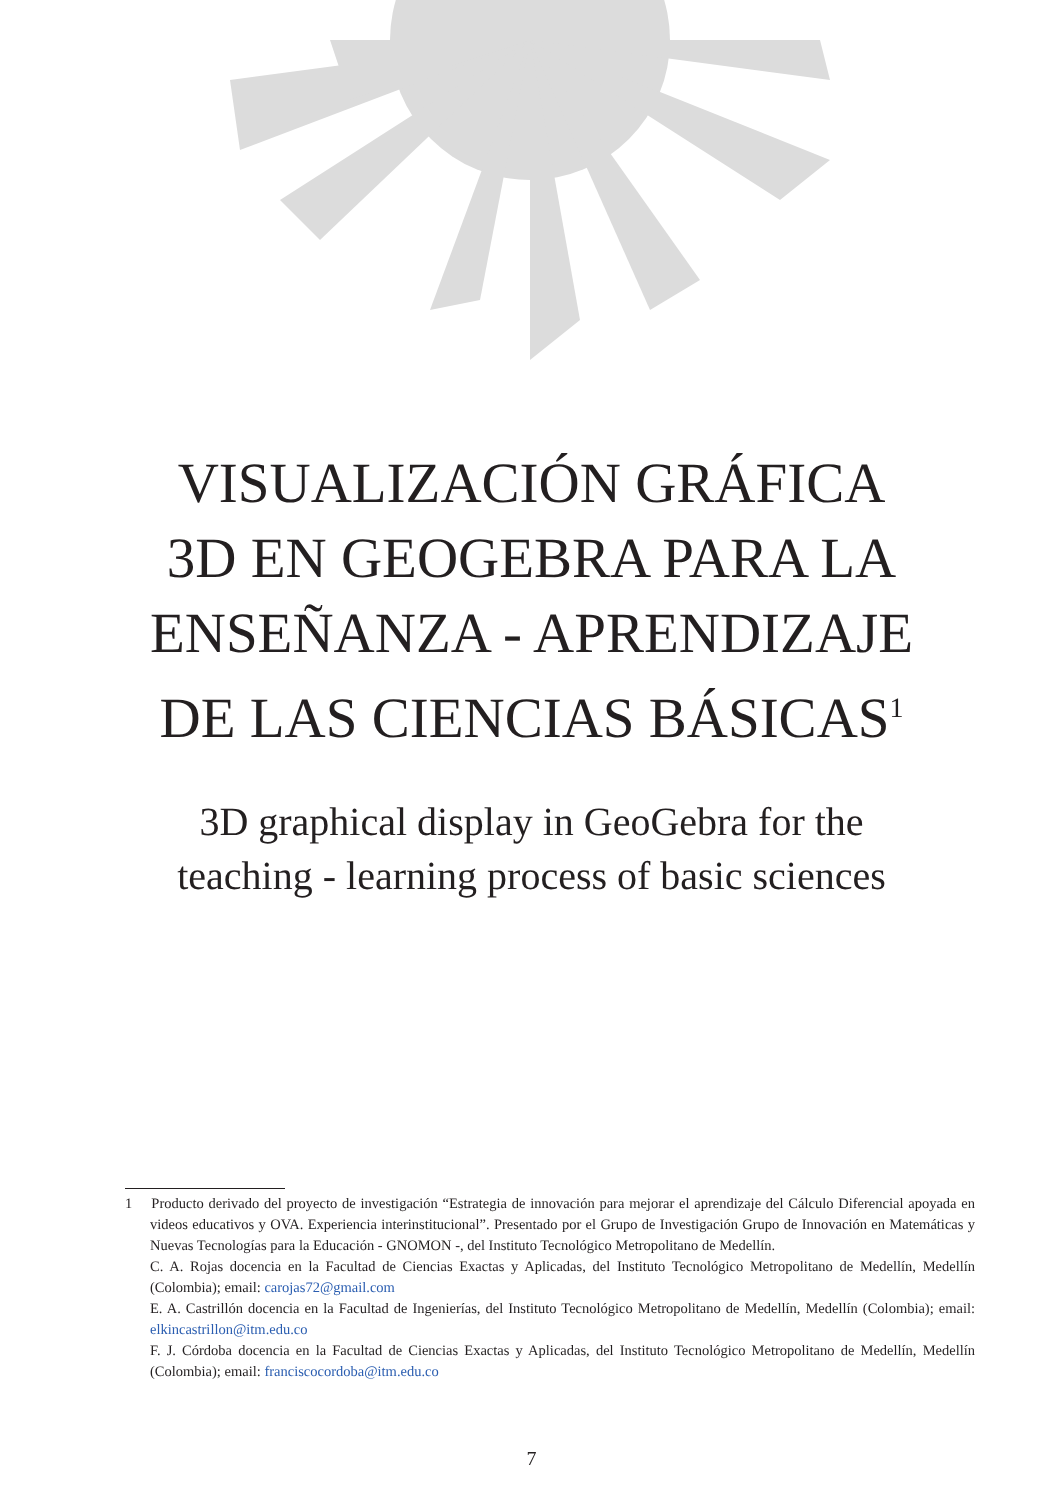VISUALIZACIÓN GRÁFICA
3D EN GEOGEBRA PARA LA
ENSEÑANZA - APRENDIZAJE
DE LAS CIENCIAS BÁSICAS<sup>1</sup>
3D graphical display in GeoGebra for the
teaching - learning process of basic sciences
1 Producto derivado del proyecto de investigación “Estrategia de innovación para mejorar el aprendizaje del Cálculo Diferencial apoyada en videos educativos y OVA. Experiencia interinstitucional”. Presentado por el Grupo de Investigación Grupo de Innovación en Matemáticas y Nuevas Tecnologías para la Educación - GNOMON -, del Instituto Tecnológico Metropolitano de Medellín.
C. A. Rojas docencia en la Facultad de Ciencias Exactas y Aplicadas, del Instituto Tecnológico Metropolitano de Medellín, Medellín (Colombia); email: carojas72@gmail.com
E. A. Castrillón docencia en la Facultad de Ingenierías, del Instituto Tecnológico Metropolitano de Medellín, Medellín (Colombia); email: elkincastrillon@itm.edu.co
F. J. Córdoba docencia en la Facultad de Ciencias Exactas y Aplicadas, del Instituto Tecnológico Metropolitano de Medellín, Medellín (Colombia); email: franciscocordoba@itm.edu.co
7